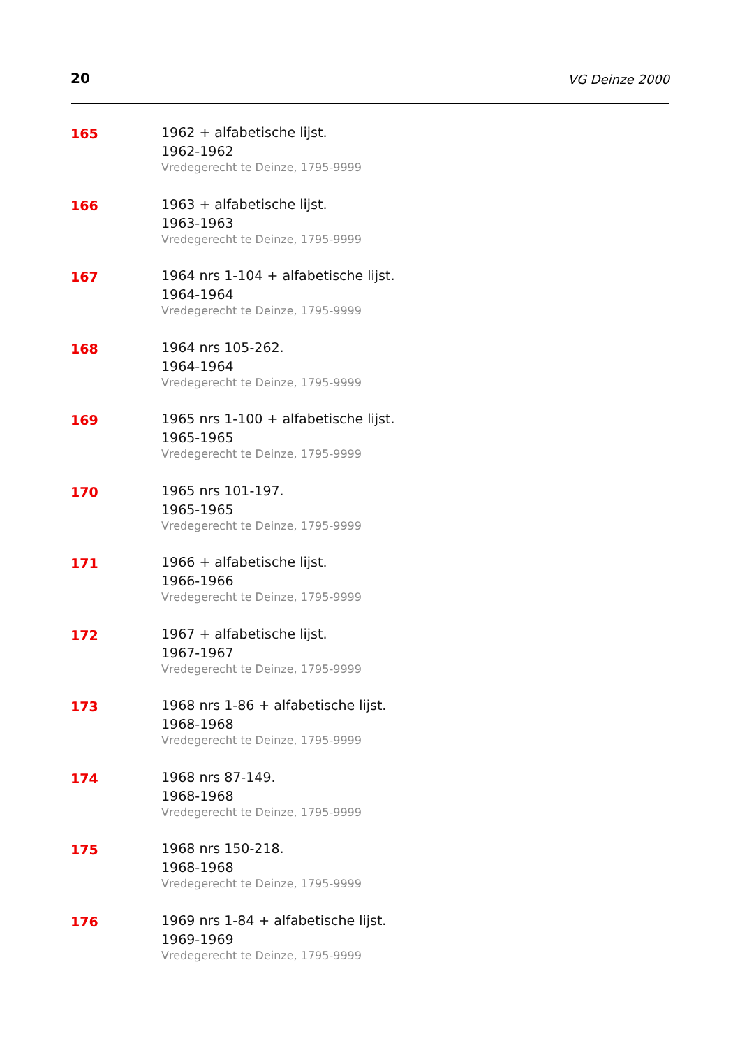20 VG Deinze 2000
165
1962 + alfabetische lijst.
1962-1962
Vredegerecht te Deinze, 1795-9999
166
1963 + alfabetische lijst.
1963-1963
Vredegerecht te Deinze, 1795-9999
167
1964 nrs 1-104 + alfabetische lijst.
1964-1964
Vredegerecht te Deinze, 1795-9999
168
1964 nrs 105-262.
1964-1964
Vredegerecht te Deinze, 1795-9999
169
1965 nrs 1-100 + alfabetische lijst.
1965-1965
Vredegerecht te Deinze, 1795-9999
170
1965 nrs 101-197.
1965-1965
Vredegerecht te Deinze, 1795-9999
171
1966 + alfabetische lijst.
1966-1966
Vredegerecht te Deinze, 1795-9999
172
1967 + alfabetische lijst.
1967-1967
Vredegerecht te Deinze, 1795-9999
173
1968 nrs 1-86 + alfabetische lijst.
1968-1968
Vredegerecht te Deinze, 1795-9999
174
1968 nrs 87-149.
1968-1968
Vredegerecht te Deinze, 1795-9999
175
1968 nrs 150-218.
1968-1968
Vredegerecht te Deinze, 1795-9999
176
1969 nrs 1-84 + alfabetische lijst.
1969-1969
Vredegerecht te Deinze, 1795-9999